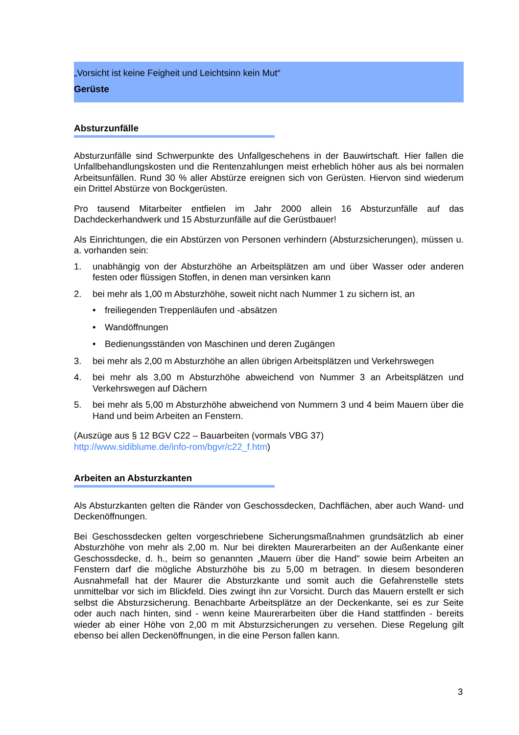„Vorsicht ist keine Feigheit und Leichtsinn kein Mut“
Gerüste
Absturzunfälle
Absturzunfälle sind Schwerpunkte des Unfallgeschehens in der Bauwirtschaft. Hier fallen die Unfallbehandlungskosten und die Rentenzahlungen meist erheblich höher aus als bei normalen Arbeitsunfällen. Rund 30 % aller Abstürze ereignen sich von Gerüsten. Hiervon sind wiederum ein Drittel Abstürze von Bockgerüsten.
Pro tausend Mitarbeiter entfielen im Jahr 2000 allein 16 Absturzunfälle auf das Dachdeckerhandwerk und 15 Absturzunfälle auf die Gerüstbauer!
Als Einrichtungen, die ein Abstürzen von Personen verhindern (Absturzsicherungen), müssen u. a. vorhanden sein:
1. unabhängig von der Absturzhöhe an Arbeitsplätzen am und über Wasser oder anderen festen oder flüssigen Stoffen, in denen man versinken kann
2. bei mehr als 1,00 m Absturzhöhe, soweit nicht nach Nummer 1 zu sichern ist, an
• freiliegenden Treppenläufen und -absätzen
• Wandöffnungen
• Bedienungsständen von Maschinen und deren Zugängen
3. bei mehr als 2,00 m Absturzhöhe an allen übrigen Arbeitsplätzen und Verkehrswegen
4. bei mehr als 3,00 m Absturzhöhe abweichend von Nummer 3 an Arbeitsplätzen und Verkehrswegen auf Dächern
5. bei mehr als 5,00 m Absturzhöhe abweichend von Nummern 3 und 4 beim Mauern über die Hand und beim Arbeiten an Fenstern.
(Auszüge aus § 12 BGV C22 – Bauarbeiten (vormals VBG 37)
http://www.sidiblume.de/info-rom/bgvr/c22_f.htm)
Arbeiten an Absturzkanten
Als Absturzkanten gelten die Ränder von Geschossdecken, Dachflächen, aber auch Wand- und Deckenöffnungen.
Bei Geschossdecken gelten vorgeschriebene Sicherungsmaßnahmen grundsätzlich ab einer Absturzhöhe von mehr als 2,00 m. Nur bei direkten Maurerarbeiten an der Außenkante einer Geschossdecke, d. h., beim so genannten „Mauern über die Hand" sowie beim Arbeiten an Fenstern darf die mögliche Absturzhöhe bis zu 5,00 m betragen. In diesem besonderen Ausnahmefall hat der Maurer die Absturzkante und somit auch die Gefahrenstelle stets unmittelbar vor sich im Blickfeld. Dies zwingt ihn zur Vorsicht. Durch das Mauern erstellt er sich selbst die Absturzsicherung. Benachbarte Arbeitsplätze an der Deckenkante, sei es zur Seite oder auch nach hinten, sind - wenn keine Maurerarbeiten über die Hand stattfinden - bereits wieder ab einer Höhe von 2,00 m mit Absturzsicherungen zu versehen. Diese Regelung gilt ebenso bei allen Deckenöffnungen, in die eine Person fallen kann.
3